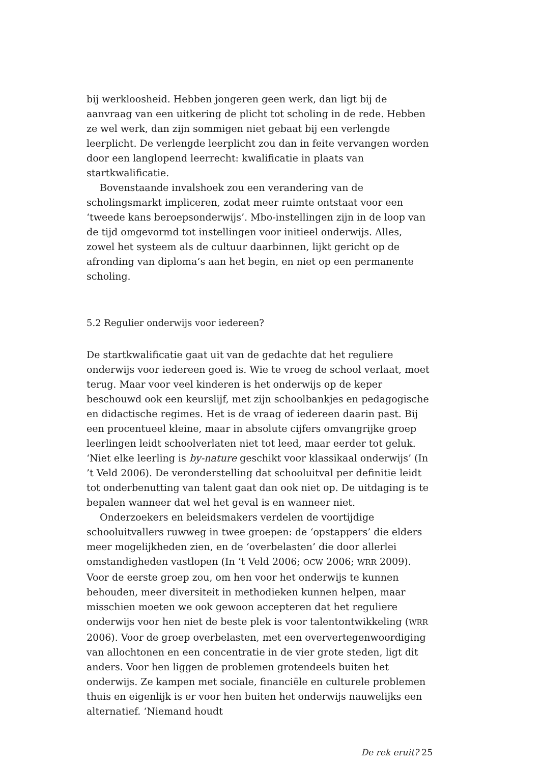bij werkloosheid. Hebben jongeren geen werk, dan ligt bij de aanvraag van een uitkering de plicht tot scholing in de rede. Hebben ze wel werk, dan zijn sommigen niet gebaat bij een verlengde leerplicht. De verlengde leerplicht zou dan in feite vervangen worden door een langlopend leerrecht: kwalifi­catie in plaats van startkwalificatie.
Bovenstaande invalshoek zou een verandering van de scholingsmarkt impliceren, zodat meer ruimte ontstaat voor een ‘tweede kans beroeps­onderwijs’. Mbo-instellingen zijn in de loop van de tijd omgevormd tot instellingen voor initieel onderwijs. Alles, zowel het systeem als de cultuur daarbinnen, lijkt gericht op de afronding van diploma’s aan het begin, en niet op een permanente scholing.
5.2 Regulier onderwijs voor iedereen?
De startkwalificatie gaat uit van de gedachte dat het reguliere onderwijs voor iedereen goed is. Wie te vroeg de school verlaat, moet terug. Maar voor veel kinderen is het onderwijs op de keper beschouwd ook een keurslijf, met zijn schoolbankjes en pedagogische en didactische regimes. Het is de vraag of iedereen daarin past. Bij een procentueel kleine, maar in absolute cijfers omvangrijke groep leerlingen leidt schoolverlaten niet tot leed, maar eerder tot geluk. ‘Niet elke leerling is by-nature geschikt voor klassikaal onderwijs’ (In ’t Veld 2006). De veronderstelling dat schooluitval per defini­tie leidt tot onderbenutting van talent gaat dan ook niet op. De uitdaging is te bepalen wanneer dat wel het geval is en wanneer niet.
Onderzoekers en beleidsmakers verdelen de voortijdige schooluitvallers ruwweg in twee groepen: de ‘opstappers’ die elders meer mogelijkheden zien, en de ‘overbelasten’ die door allerlei omstandigheden vastlopen (In ’t Veld 2006; OCW 2006; WRR 2009). Voor de eerste groep zou, om hen voor het onderwijs te kunnen behouden, meer diversiteit in methodieken kunnen helpen, maar misschien moeten we ook gewoon accepteren dat het reguliere onderwijs voor hen niet de beste plek is voor talentontwikkeling (WRR 2006). Voor de groep overbelasten, met een oververtegenwoordiging van allochtonen en een concentratie in de vier grote steden, ligt dit anders. Voor hen liggen de problemen grotendeels buiten het onderwijs. Ze kam­pen met sociale, financiële en culturele problemen thuis en eigenlijk is er voor hen buiten het onderwijs nauwelijks een alternatief. ‘Niemand houdt
De rek eruit? 25